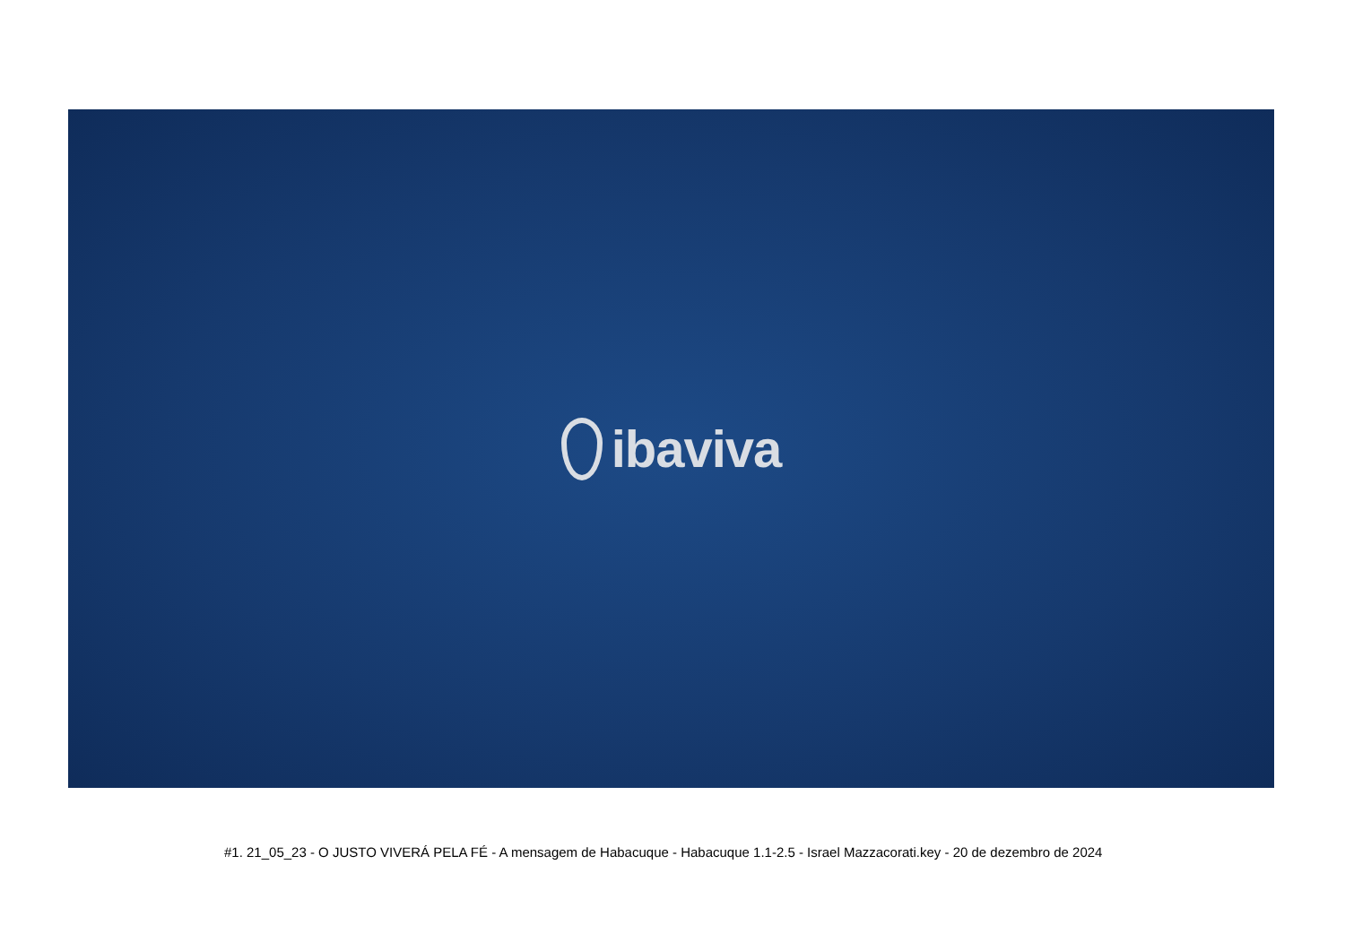ibaviva
#1. 21_05_23 - O JUSTO VIVERÁ PELA FÉ - A mensagem de Habacuque - Habacuque 1.1-2.5 - Israel Mazzacorati.key - 20 de dezembro de 2024